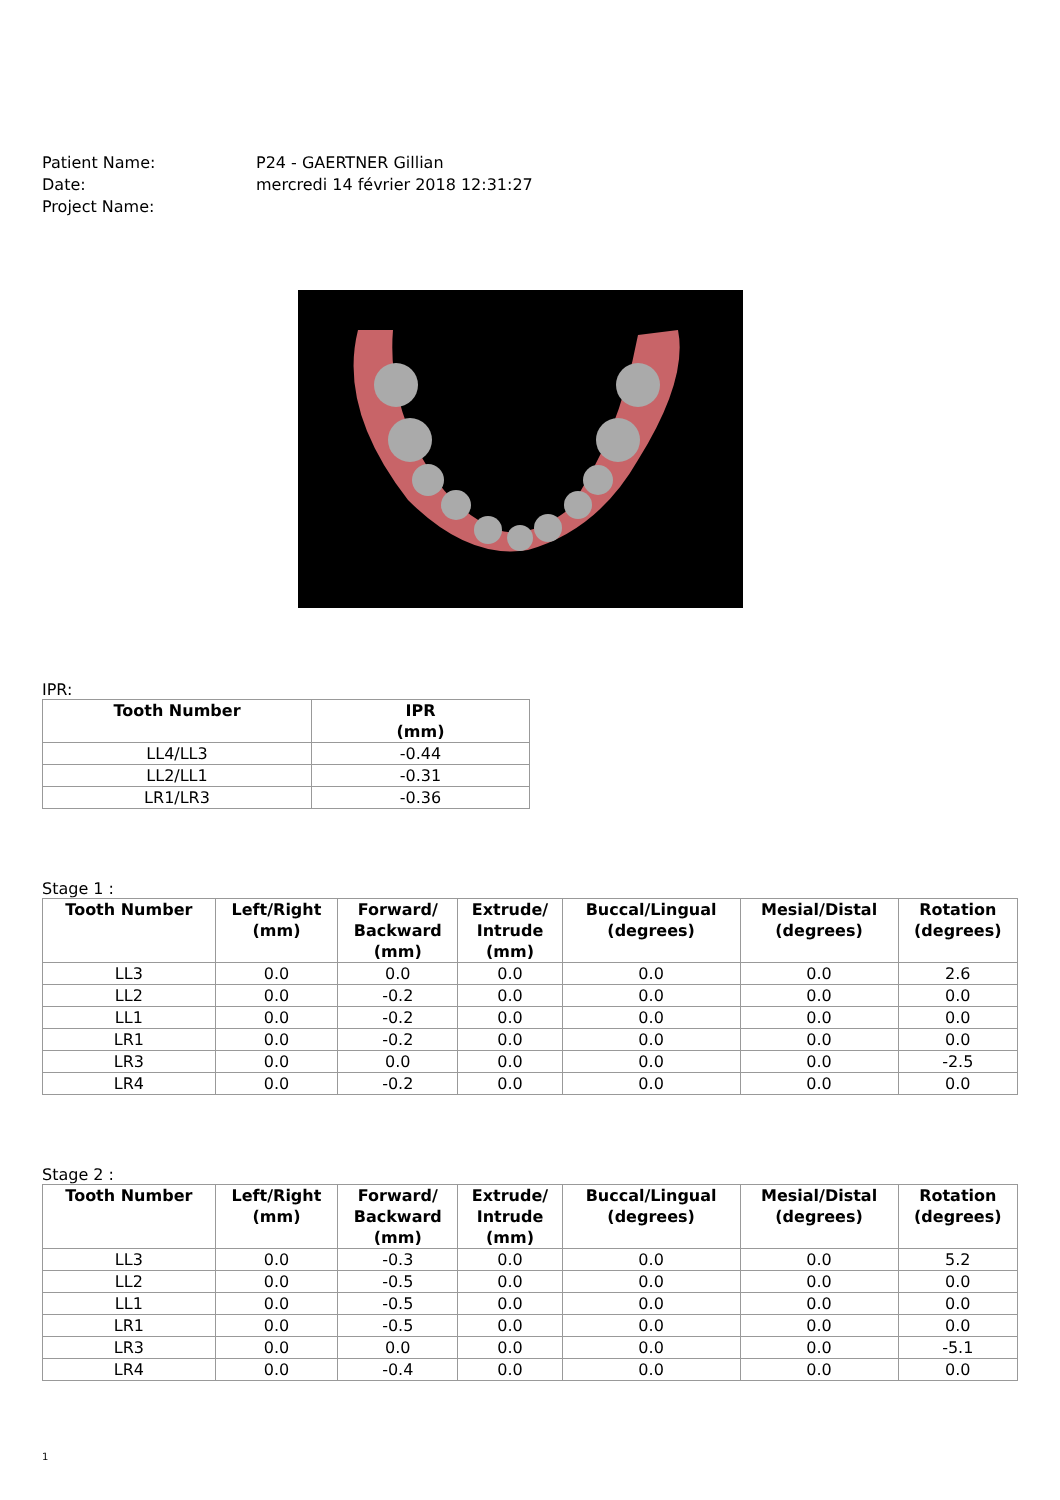Patient Name: P24 - GAERTNER Gillian
Date: mercredi 14 février 2018 12:31:27
Project Name:
IPR:
| Tooth Number | IPR (mm) |
| --- | --- |
| LL4/LL3 | -0.44 |
| LL2/LL1 | -0.31 |
| LR1/LR3 | -0.36 |
Stage 1 :
| Tooth Number | Left/Right (mm) | Forward/ Backward (mm) | Extrude/ Intrude (mm) | Buccal/Lingual (degrees) | Mesial/Distal (degrees) | Rotation (degrees) |
| --- | --- | --- | --- | --- | --- | --- |
| LL3 | 0.0 | 0.0 | 0.0 | 0.0 | 0.0 | 2.6 |
| LL2 | 0.0 | -0.2 | 0.0 | 0.0 | 0.0 | 0.0 |
| LL1 | 0.0 | -0.2 | 0.0 | 0.0 | 0.0 | 0.0 |
| LR1 | 0.0 | -0.2 | 0.0 | 0.0 | 0.0 | 0.0 |
| LR3 | 0.0 | 0.0 | 0.0 | 0.0 | 0.0 | -2.5 |
| LR4 | 0.0 | -0.2 | 0.0 | 0.0 | 0.0 | 0.0 |
Stage 2 :
| Tooth Number | Left/Right (mm) | Forward/ Backward (mm) | Extrude/ Intrude (mm) | Buccal/Lingual (degrees) | Mesial/Distal (degrees) | Rotation (degrees) |
| --- | --- | --- | --- | --- | --- | --- |
| LL3 | 0.0 | -0.3 | 0.0 | 0.0 | 0.0 | 5.2 |
| LL2 | 0.0 | -0.5 | 0.0 | 0.0 | 0.0 | 0.0 |
| LL1 | 0.0 | -0.5 | 0.0 | 0.0 | 0.0 | 0.0 |
| LR1 | 0.0 | -0.5 | 0.0 | 0.0 | 0.0 | 0.0 |
| LR3 | 0.0 | 0.0 | 0.0 | 0.0 | 0.0 | -5.1 |
| LR4 | 0.0 | -0.4 | 0.0 | 0.0 | 0.0 | 0.0 |
1